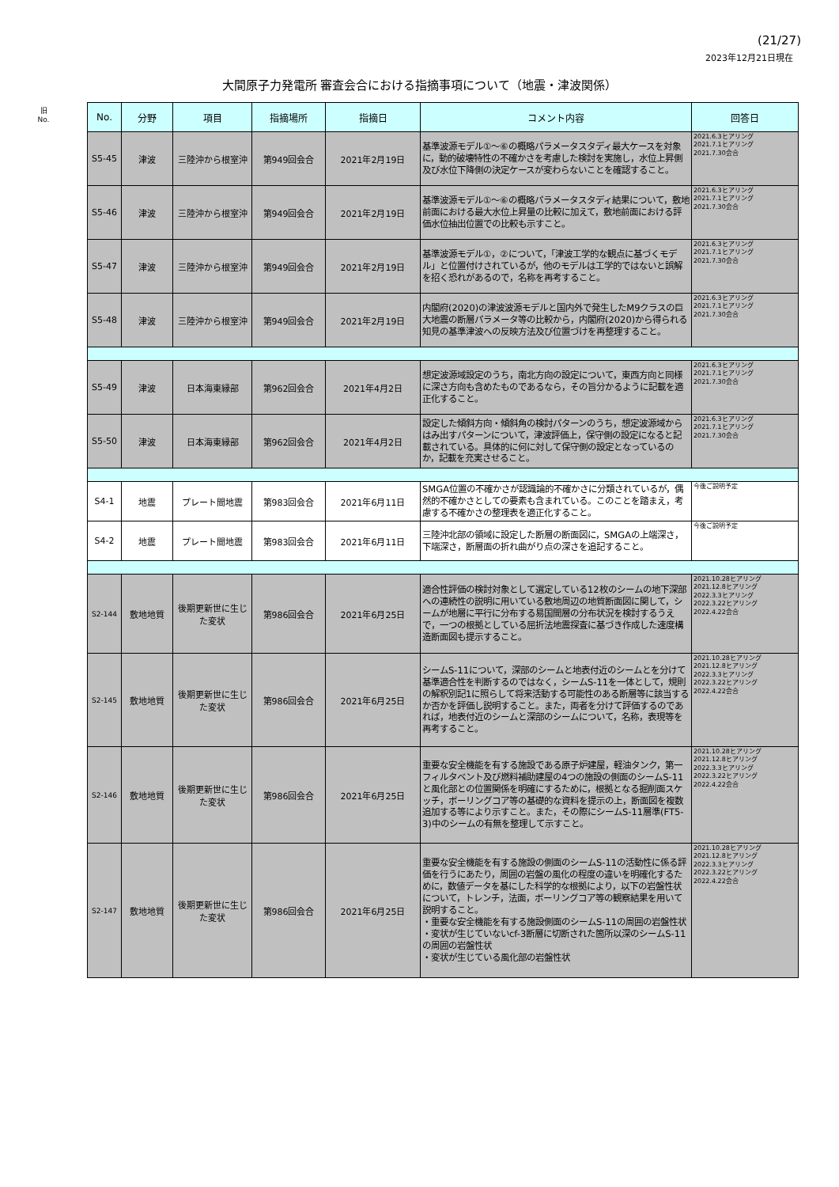(21/27)
2023年12月21日現在
大間原子力発電所 審査会合における指摘事項について（地震・津波関係）
旧
No.
| No. | 分野 | 項目 | 指摘場所 | 指摘日 | コメント内容 | 回答日 |
| --- | --- | --- | --- | --- | --- | --- |
| S5-45 | 津波 | 三陸沖から根室沖 | 第949回会合 | 2021年2月19日 | 基準波源モデル①～⑥の概略パラメータスタディ最大ケースを対象に，動的破壊特性の不確かさを考慮した検討を実施し，水位上昇側及び水位下降側の決定ケースが変わらないことを確認すること。 | 2021.6.3ヒアリング 2021.7.1ヒアリング 2021.7.30会合 |
| S5-46 | 津波 | 三陸沖から根室沖 | 第949回会合 | 2021年2月19日 | 基準波源モデル①～⑥の概略パラメータスタディ結果について，敷地前面における最大水位上昇量の比較に加えて，敷地前面における評価水位抽出位置での比較も示すこと。 | 2021.6.3ヒアリング 2021.7.1ヒアリング 2021.7.30会合 |
| S5-47 | 津波 | 三陸沖から根室沖 | 第949回会合 | 2021年2月19日 | 基準波源モデル①，②について，「津波工学的な観点に基づくモデル」と位置付けされているが，他のモデルは工学的ではないと誤解を招く恐れがあるので，名称を再考すること。 | 2021.6.3ヒアリング 2021.7.1ヒアリング 2021.7.30会合 |
| S5-48 | 津波 | 三陸沖から根室沖 | 第949回会合 | 2021年2月19日 | 内閣府(2020)の津波波源モデルと国内外で発生したM9クラスの巨大地震の断層パラメータ等の比較から，内閣府(2020)から得られる知見の基準津波への反映方法及び位置づけを再整理すること。 | 2021.6.3ヒアリング 2021.7.1ヒアリング 2021.7.30会合 |
| S5-49 | 津波 | 日本海東縁部 | 第962回会合 | 2021年4月2日 | 想定波源域設定のうち，南北方向の設定について，東西方向と同様に深さ方向も含めたものであるなら，その旨分かるように記載を適正化すること。 | 2021.6.3ヒアリング 2021.7.1ヒアリング 2021.7.30会合 |
| S5-50 | 津波 | 日本海東縁部 | 第962回会合 | 2021年4月2日 | 設定した傾斜方向・傾斜角の検討パターンのうち，想定波源域からはみ出すパターンについて，津波評価上，保守側の設定になると記載されている。具体的に何に対して保守側の設定となっているのか，記載を充実させること。 | 2021.6.3ヒアリング 2021.7.1ヒアリング 2021.7.30会合 |
| S4-1 | 地震 | プレート間地震 | 第983回会合 | 2021年6月11日 | SMGA位置の不確かさが認識論的不確かさに分類されているが，偶然的不確かさとしての要素も含まれている。このことを踏まえ，考慮する不確かさの整理表を適正化すること。 | 今後ご説明予定 |
| S4-2 | 地震 | プレート間地震 | 第983回会合 | 2021年6月11日 | 三陸沖北部の領域に設定した断層の断面図に，SMGAの上端深さ，下端深さ，断層面の折れ曲がり点の深さを追記すること。 | 今後ご説明予定 |
| S2-144 | 敷地地質 | 後期更新世に生じた変状 | 第986回会合 | 2021年6月25日 | 適合性評価の検討対象として選定している12枚のシームの地下深部への連続性の説明に用いている敷地周辺の地質断面図に関して，シームが地層に平行に分布する易国間層の分布状況を検討するうえで，一つの根拠としている屈折法地震探査に基づき作成した速度構造断面図も提示すること。 | 2021.10.28ヒアリング 2021.12.8ヒアリング 2022.3.3ヒアリング 2022.3.22ヒアリング 2022.4.22会合 |
| S2-145 | 敷地地質 | 後期更新世に生じた変状 | 第986回会合 | 2021年6月25日 | シームS-11について，深部のシームと地表付近のシームとを分けて基準適合性を判断するのではなく，シームS-11を一体として，規則の解釈別記1に照らして将来活動する可能性のある断層等に該当するか否かを評価し説明すること。また，両者を分けて評価するのであれば，地表付近のシームと深部のシームについて，名称，表現等を再考すること。 | 2021.10.28ヒアリング 2021.12.8ヒアリング 2022.3.3ヒアリング 2022.3.22ヒアリング 2022.4.22会合 |
| S2-146 | 敷地地質 | 後期更新世に生じた変状 | 第986回会合 | 2021年6月25日 | 重要な安全機能を有する施設である原子炉建屋，軽油タンク，第一フィルタベント及び燃料補助建屋の4つの施設の側面のシームS-11と風化部との位置関係を明確にするために，根拠となる掘削面スケッチ，ボーリングコア等の基礎的な資料を提示の上，断面図を複数追加する等により示すこと。また，その際にシームS-11層準(FT5-3)中のシームの有無を整理して示すこと。 | 2021.10.28ヒアリング 2021.12.8ヒアリング 2022.3.3ヒアリング 2022.3.22ヒアリング 2022.4.22会合 |
| S2-147 | 敷地地質 | 後期更新世に生じた変状 | 第986回会合 | 2021年6月25日 | 重要な安全機能を有する施設の側面のシームS-11の活動性に係る評価を行うにあたり，周囲の岩盤の風化の程度の違いを明確化するために，数値データを基にした科学的な根拠により，以下の岩盤性状について，トレンチ，法面，ボーリングコア等の観察結果を用いて説明すること。 ・重要な安全機能を有する施設側面のシームS-11の周囲の岩盤性状 ・変状が生じていないcf-3断層に切断された箇所以深のシームS-11の周囲の岩盤性状 ・変状が生じている風化部の岩盤性状 | 2021.10.28ヒアリング 2021.12.8ヒアリング 2022.3.3ヒアリング 2022.3.22ヒアリング 2022.4.22会合 |